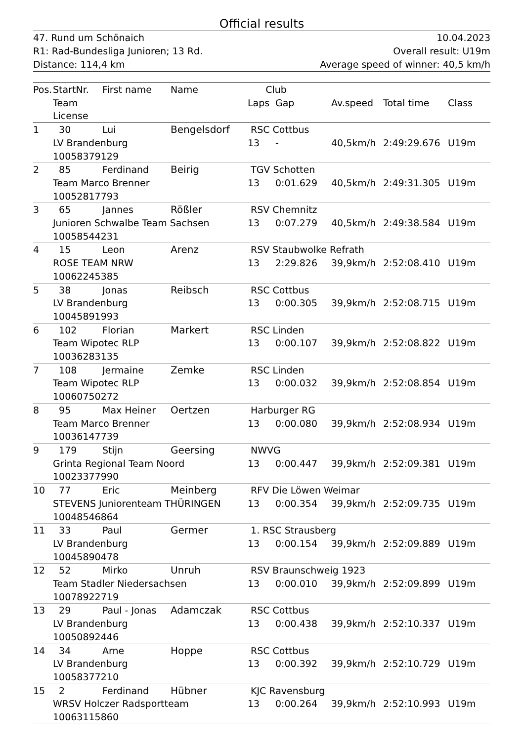Official results
47. Rund um Schönaich 10.04.2023
R1: Rad-Bundesliga Junioren; 13 Rd. Overall result: U19m
Distance: 114,4 km Average speed of winner: 40,5 km/h
| Pos. | StartNr. | First name | Name | Club | | | | |
| --- | --- | --- | --- | --- | --- | --- | --- | --- |
| | Team | | | Laps | Gap | Av.speed | Total time | Class |
| | License | | | | | | | |
| 1 | 30 | Lui | Bengelsdorf | RSC Cottbus | | | | |
| | LV Brandenburg | | | 13 | - | 40,5km/h | 2:49:29.676 | U19m |
| | 10058379129 | | | | | | | |
| 2 | 85 | Ferdinand | Beirig | TGV Schotten | | | | |
| | Team Marco Brenner | | | 13 | 0:01.629 | 40,5km/h | 2:49:31.305 | U19m |
| | 10052817793 | | | | | | | |
| 3 | 65 | Jannes | Rößler | RSV Chemnitz | | | | |
| | Junioren Schwalbe Team Sachsen | | | 13 | 0:07.279 | 40,5km/h | 2:49:38.584 | U19m |
| | 10058544231 | | | | | | | |
| 4 | 15 | Leon | Arenz | RSV Staubwolke Refrath | | | | |
| | ROSE TEAM NRW | | | 13 | 2:29.826 | 39,9km/h | 2:52:08.410 | U19m |
| | 10062245385 | | | | | | | |
| 5 | 38 | Jonas | Reibsch | RSC Cottbus | | | | |
| | LV Brandenburg | | | 13 | 0:00.305 | 39,9km/h | 2:52:08.715 | U19m |
| | 10045891993 | | | | | | | |
| 6 | 102 | Florian | Markert | RSC Linden | | | | |
| | Team Wipotec RLP | | | 13 | 0:00.107 | 39,9km/h | 2:52:08.822 | U19m |
| | 10036283135 | | | | | | | |
| 7 | 108 | Jermaine | Zemke | RSC Linden | | | | |
| | Team Wipotec RLP | | | 13 | 0:00.032 | 39,9km/h | 2:52:08.854 | U19m |
| | 10060750272 | | | | | | | |
| 8 | 95 | Max Heiner | Oertzen | Harburger RG | | | | |
| | Team Marco Brenner | | | 13 | 0:00.080 | 39,9km/h | 2:52:08.934 | U19m |
| | 10036147739 | | | | | | | |
| 9 | 179 | Stijn | Geersing | NWVG | | | | |
| | Grinta Regional Team Noord | | | 13 | 0:00.447 | 39,9km/h | 2:52:09.381 | U19m |
| | 10023377990 | | | | | | | |
| 10 | 77 | Eric | Meinberg | RFV Die Löwen Weimar | | | | |
| | STEVENS Juniorenteam THÜRINGEN | | | 13 | 0:00.354 | 39,9km/h | 2:52:09.735 | U19m |
| | 10048546864 | | | | | | | |
| 11 | 33 | Paul | Germer | 1. RSC Strausberg | | | | |
| | LV Brandenburg | | | 13 | 0:00.154 | 39,9km/h | 2:52:09.889 | U19m |
| | 10045890478 | | | | | | | |
| 12 | 52 | Mirko | Unruh | RSV Braunschweig 1923 | | | | |
| | Team Stadler Niedersachsen | | | 13 | 0:00.010 | 39,9km/h | 2:52:09.899 | U19m |
| | 10078922719 | | | | | | | |
| 13 | 29 | Paul - Jonas | Adamczak | RSC Cottbus | | | | |
| | LV Brandenburg | | | 13 | 0:00.438 | 39,9km/h | 2:52:10.337 | U19m |
| | 10050892446 | | | | | | | |
| 14 | 34 | Arne | Hoppe | RSC Cottbus | | | | |
| | LV Brandenburg | | | 13 | 0:00.392 | 39,9km/h | 2:52:10.729 | U19m |
| | 10058377210 | | | | | | | |
| 15 | 2 | Ferdinand | Hübner | KJC Ravensburg | | | | |
| | WRSV Holczer Radsportteam | | | 13 | 0:00.264 | 39,9km/h | 2:52:10.993 | U19m |
| | 10063115860 | | | | | | | |